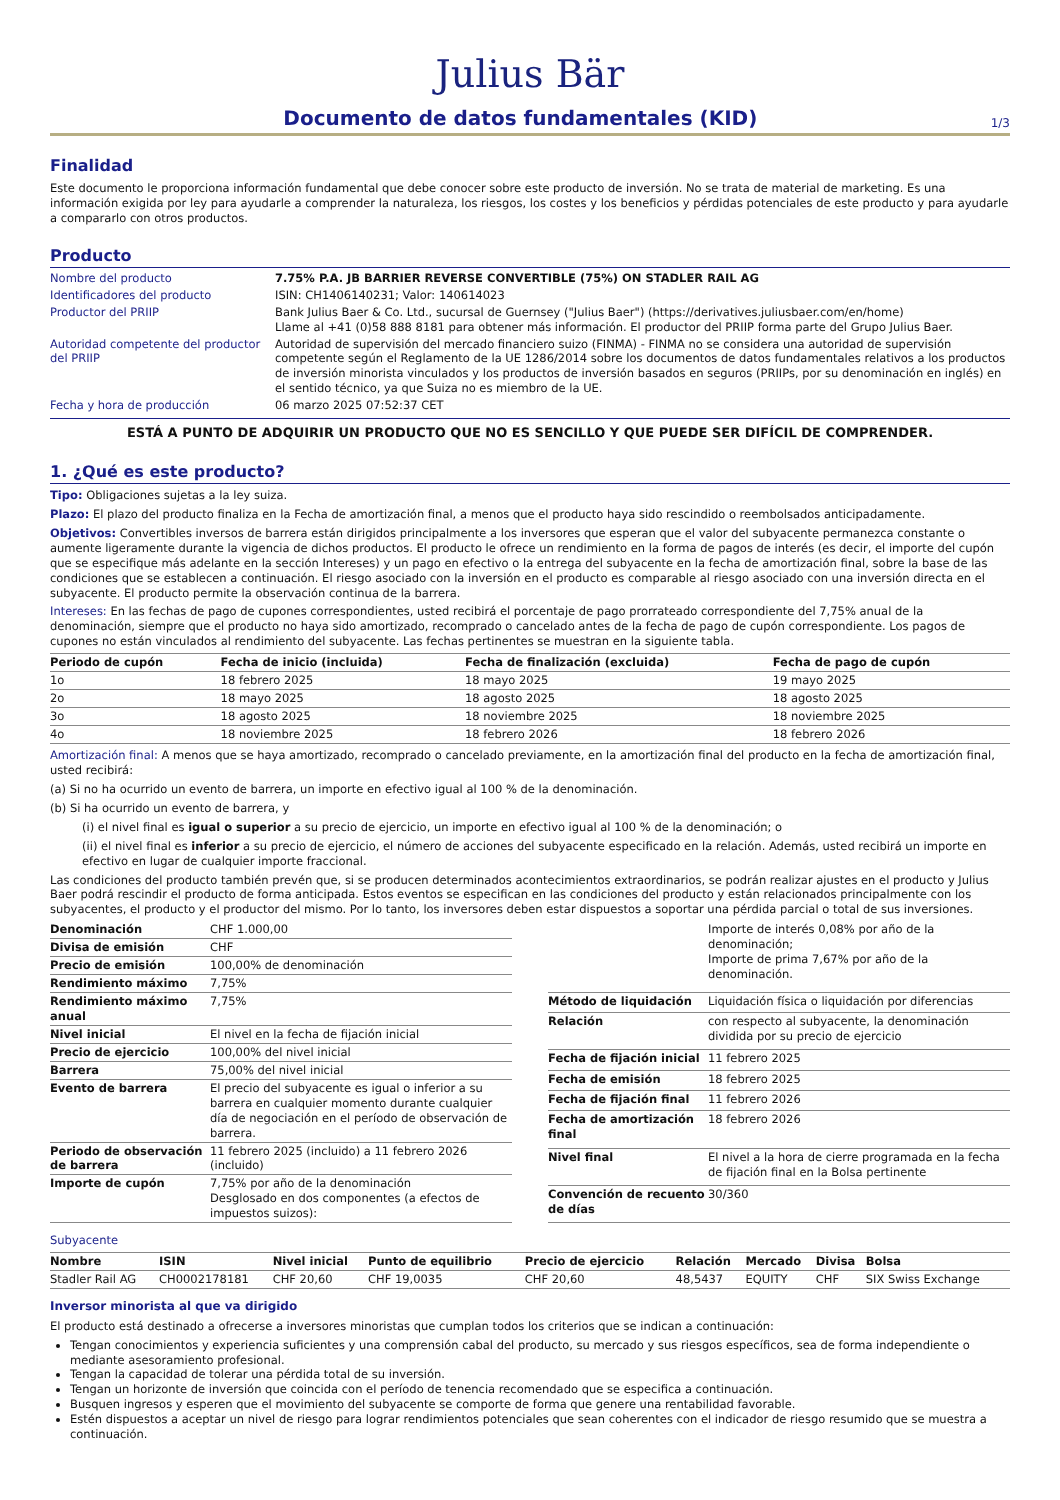Julius Bär
Documento de datos fundamentales (KID)
1/3
Finalidad
Este documento le proporciona información fundamental que debe conocer sobre este producto de inversión. No se trata de material de marketing. Es una información exigida por ley para ayudarle a comprender la naturaleza, los riesgos, los costes y los beneficios y pérdidas potenciales de este producto y para ayudarle a compararlo con otros productos.
Producto
| Nombre del producto | 7.75% P.A. JB BARRIER REVERSE CONVERTIBLE (75%) ON STADLER RAIL AG |
| Identificadores del producto | ISIN: CH1406140231; Valor: 140614023 |
| Productor del PRIIP | Bank Julius Baer & Co. Ltd., sucursal de Guernsey ("Julius Baer") (https://derivatives.juliusbaer.com/en/home) Llame al +41 (0)58 888 8181 para obtener más información. El productor del PRIIP forma parte del Grupo Julius Baer. |
| Autoridad competente del productor del PRIIP | Autoridad de supervisión del mercado financiero suizo (FINMA) - FINMA no se considera una autoridad de supervisión competente según el Reglamento de la UE 1286/2014 sobre los documentos de datos fundamentales relativos a los productos de inversión minorista vinculados y los productos de inversión basados en seguros (PRIIPs, por su denominación en inglés) en el sentido técnico, ya que Suiza no es miembro de la UE. |
| Fecha y hora de producción | 06 marzo 2025 07:52:37 CET |
ESTÁ A PUNTO DE ADQUIRIR UN PRODUCTO QUE NO ES SENCILLO Y QUE PUEDE SER DIFÍCIL DE COMPRENDER.
1. ¿Qué es este producto?
Tipo: Obligaciones sujetas a la ley suiza.
Plazo: El plazo del producto finaliza en la Fecha de amortización final, a menos que el producto haya sido rescindido o reembolsados anticipadamente.
Objetivos: Convertibles inversos de barrera están dirigidos principalmente a los inversores que esperan que el valor del subyacente permanezca constante o aumente ligeramente durante la vigencia de dichos productos. El producto le ofrece un rendimiento en la forma de pagos de interés (es decir, el importe del cupón que se especifique más adelante en la sección Intereses) y un pago en efectivo o la entrega del subyacente en la fecha de amortización final, sobre la base de las condiciones que se establecen a continuación. El riesgo asociado con la inversión en el producto es comparable al riesgo asociado con una inversión directa en el subyacente. El producto permite la observación continua de la barrera.
Intereses: En las fechas de pago de cupones correspondientes, usted recibirá el porcentaje de pago prorrateado correspondiente del 7,75% anual de la denominación, siempre que el producto no haya sido amortizado, recomprado o cancelado antes de la fecha de pago de cupón correspondiente. Los pagos de cupones no están vinculados al rendimiento del subyacente. Las fechas pertinentes se muestran en la siguiente tabla.
| Periodo de cupón | Fecha de inicio (incluida) | Fecha de finalización (excluida) | Fecha de pago de cupón |
| --- | --- | --- | --- |
| 1o | 18 febrero 2025 | 18 mayo 2025 | 19 mayo 2025 |
| 2o | 18 mayo 2025 | 18 agosto 2025 | 18 agosto 2025 |
| 3o | 18 agosto 2025 | 18 noviembre 2025 | 18 noviembre 2025 |
| 4o | 18 noviembre 2025 | 18 febrero 2026 | 18 febrero 2026 |
Amortización final: A menos que se haya amortizado, recomprado o cancelado previamente, en la amortización final del producto en la fecha de amortización final, usted recibirá:
(a) Si no ha ocurrido un evento de barrera, un importe en efectivo igual al 100 % de la denominación.
(b) Si ha ocurrido un evento de barrera, y
(i) el nivel final es igual o superior a su precio de ejercicio, un importe en efectivo igual al 100 % de la denominación; o
(ii) el nivel final es inferior a su precio de ejercicio, el número de acciones del subyacente especificado en la relación. Además, usted recibirá un importe en efectivo en lugar de cualquier importe fraccional.
Las condiciones del producto también prevén que, si se producen determinados acontecimientos extraordinarios, se podrán realizar ajustes en el producto y Julius Baer podrá rescindir el producto de forma anticipada. Estos eventos se especifican en las condiciones del producto y están relacionados principalmente con los subyacentes, el producto y el productor del mismo. Por lo tanto, los inversores deben estar dispuestos a soportar una pérdida parcial o total de sus inversiones.
| Denominación | CHF 1.000,00 |
| Divisa de emisión | CHF |
| Precio de emisión | 100,00% de denominación |
| Rendimiento máximo | 7,75% |
| Rendimiento máximo anual | 7,75% |
| Nivel inicial | El nivel en la fecha de fijación inicial |
| Precio de ejercicio | 100,00% del nivel inicial |
| Barrera | 75,00% del nivel inicial |
| Evento de barrera | El precio del subyacente es igual o inferior a su barrera en cualquier momento durante cualquier día de negociación en el período de observación de barrera. |
| Periodo de observación de barrera | 11 febrero 2025 (incluido) a 11 febrero 2026 (incluido) |
| Importe de cupón | 7,75% por año de la denominación Desglosado en dos componentes (a efectos de impuestos suizos): |
| | Importe de interés 0,08% por año de la denominación; Importe de prima 7,67% por año de la denominación. |
| Método de liquidación | Liquidación física o liquidación por diferencias |
| Relación | con respecto al subyacente, la denominación dividida por su precio de ejercicio |
| Fecha de fijación inicial | 11 febrero 2025 |
| Fecha de emisión | 18 febrero 2025 |
| Fecha de fijación final | 11 febrero 2026 |
| Fecha de amortización final | 18 febrero 2026 |
| Nivel final | El nivel a la hora de cierre programada en la fecha de fijación final en la Bolsa pertinente |
| Convención de recuento de días | 30/360 |
Subyacente
| Nombre | ISIN | Nivel inicial | Punto de equilibrio | Precio de ejercicio | Relación | Mercado | Divisa | Bolsa |
| --- | --- | --- | --- | --- | --- | --- | --- | --- |
| Stadler Rail AG | CH0002178181 | CHF 20,60 | CHF 19,0035 | CHF 20,60 | 48,5437 | EQUITY | CHF | SIX Swiss Exchange |
Inversor minorista al que va dirigido
El producto está destinado a ofrecerse a inversores minoristas que cumplan todos los criterios que se indican a continuación:
Tengan conocimientos y experiencia suficientes y una comprensión cabal del producto, su mercado y sus riesgos específicos, sea de forma independiente o mediante asesoramiento profesional.
Tengan la capacidad de tolerar una pérdida total de su inversión.
Tengan un horizonte de inversión que coincida con el período de tenencia recomendado que se especifica a continuación.
Busquen ingresos y esperen que el movimiento del subyacente se comporte de forma que genere una rentabilidad favorable.
Estén dispuestos a aceptar un nivel de riesgo para lograr rendimientos potenciales que sean coherentes con el indicador de riesgo resumido que se muestra a continuación.